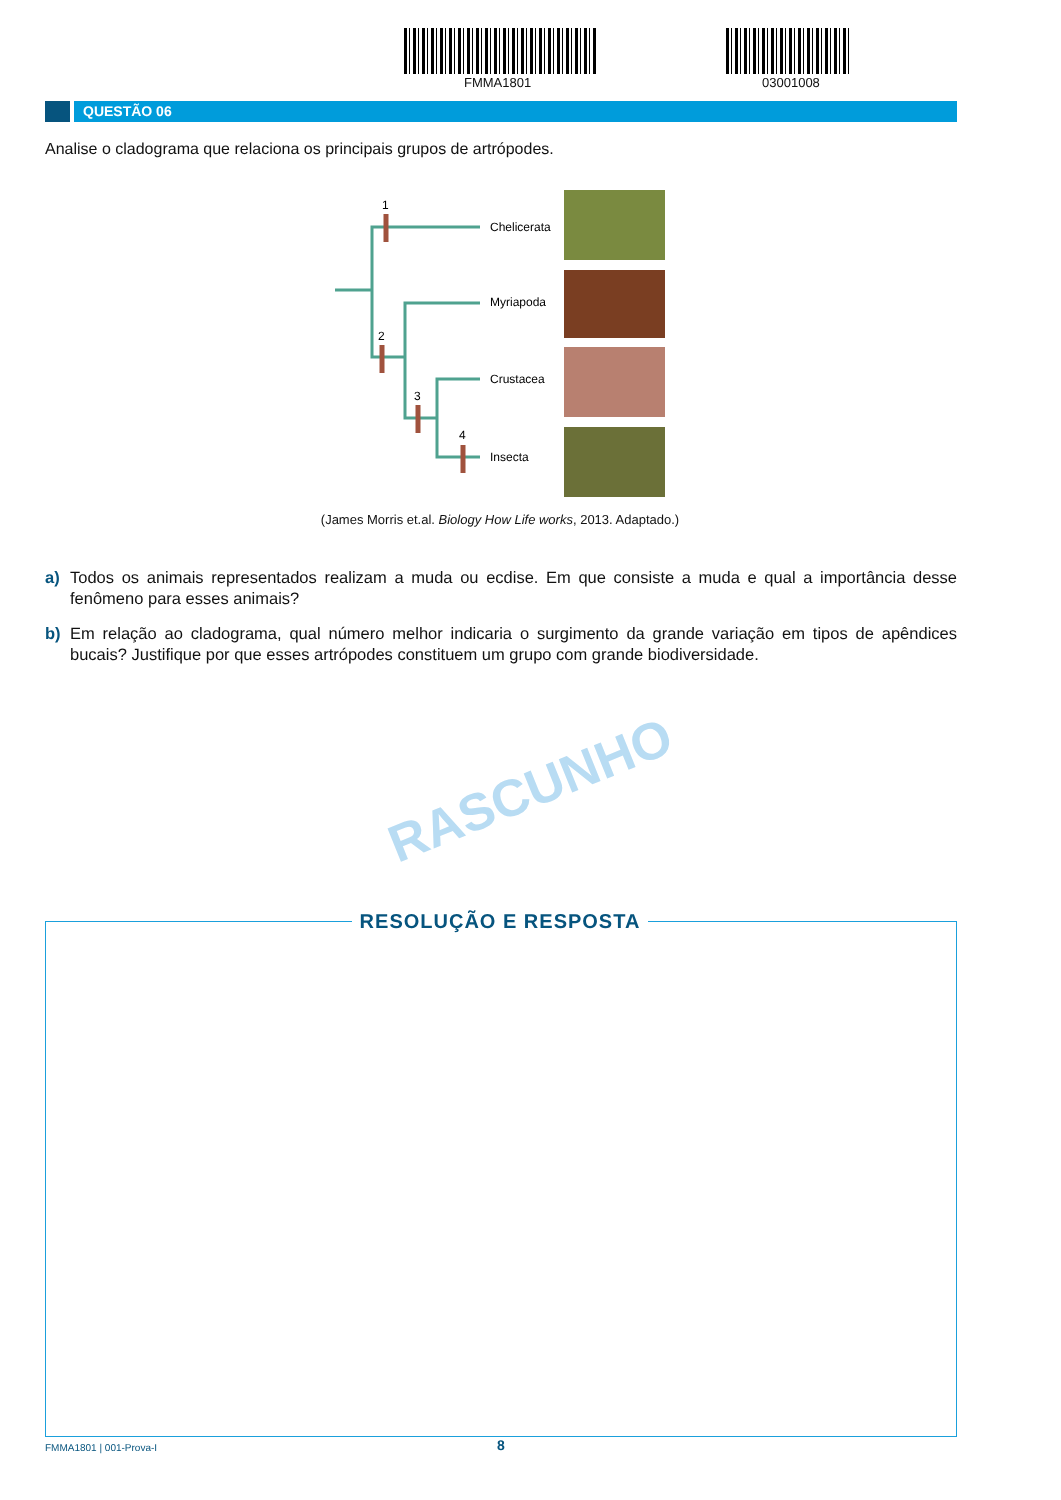FMMA1801 03001008
QUESTÃO 06
Analise o cladograma que relaciona os principais grupos de artrópodes.
1
2
3
4
Chelicerata
Myriapoda
Crustacea
Insecta
(James Morris et.al. Biology How Life works, 2013. Adaptado.)
a) Todos os animais representados realizam a muda ou ecdise. Em que consiste a muda e qual a importância desse fenômeno para esses animais?
b) Em relação ao cladograma, qual número melhor indicaria o surgimento da grande variação em tipos de apêndices bucais? Justifique por que esses artrópodes constituem um grupo com grande biodiversidade.
RASCUNHO
RESOLUÇÃO E RESPOSTA
FMMA1801 | 001-Prova-I 8